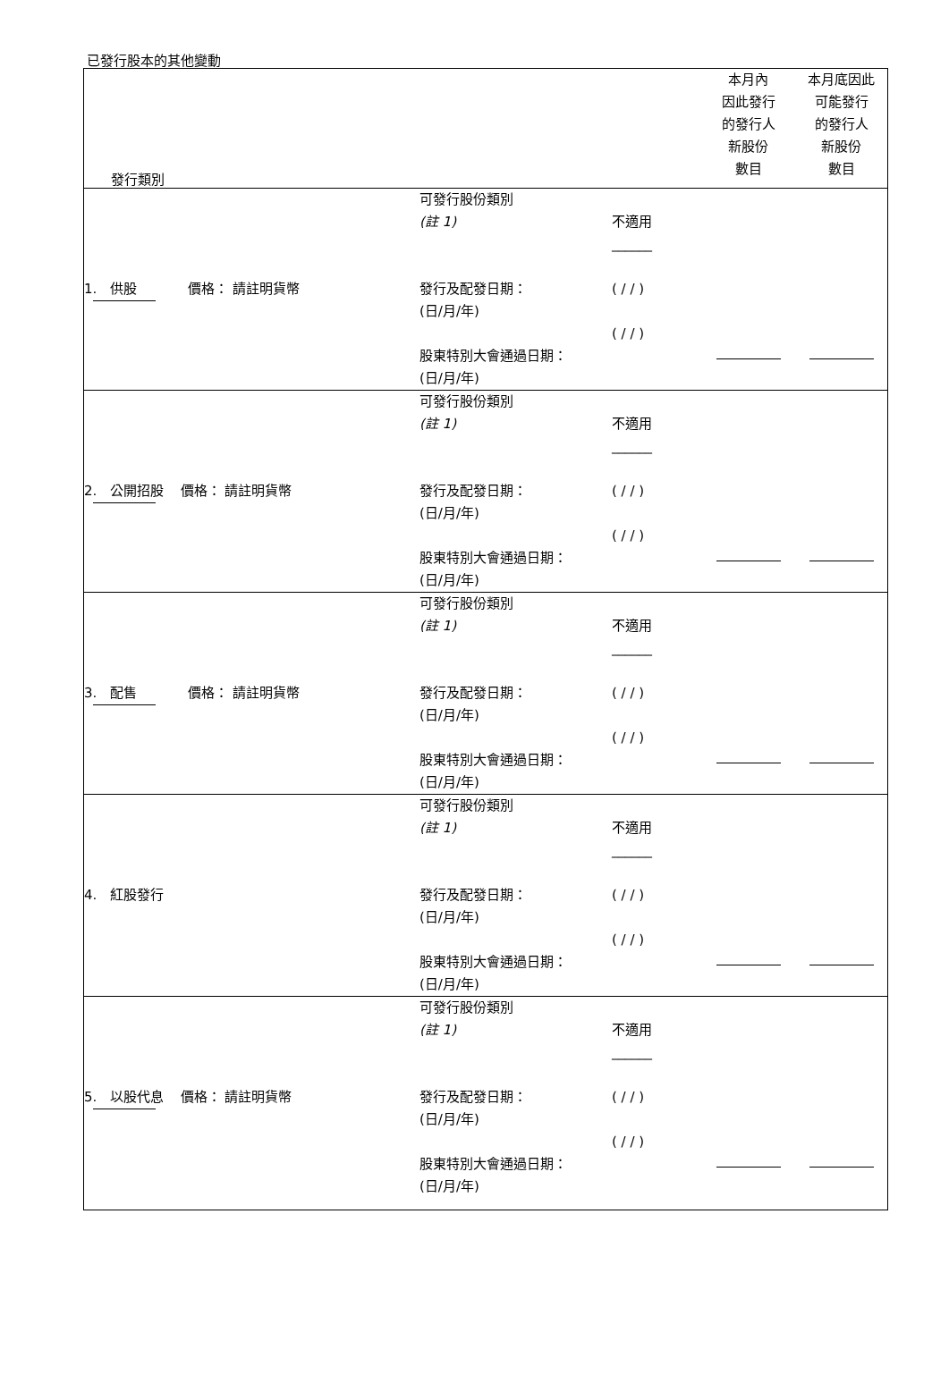已發行股本的其他變動
| 發行類別 | | | 本月內 因此發行 的發行人 新股份 數目 | 本月底因此 可能發行 的發行人 新股份 數目 |
| 1. 供股 價格： 請註明貨幣 | 可發行股份類別 (註 1) 發行及配發日期： (日/月/年) 股東特別大會通過日期： (日/月/年) | 不適用 ______ ( / / ) ( / / ) | | |
| 2. 公開招股 價格： 請註明貨幣 | 可發行股份類別 (註 1) 發行及配發日期： (日/月/年) 股東特別大會通過日期： (日/月/年) | 不適用 ______ ( / / ) ( / / ) | | |
| 3. 配售 價格： 請註明貨幣 | 可發行股份類別 (註 1) 發行及配發日期： (日/月/年) 股東特別大會通過日期： (日/月/年) | 不適用 ______ ( / / ) ( / / ) | | |
| 4. 紅股發行 | 可發行股份類別 (註 1) 發行及配發日期： (日/月/年) 股東特別大會通過日期： (日/月/年) | 不適用 ______ ( / / ) ( / / ) | | |
| 5. 以股代息 價格： 請註明貨幣 | 可發行股份類別 (註 1) 發行及配發日期： (日/月/年) 股東特別大會通過日期： (日/月/年) | 不適用 ______ ( / / ) ( / / ) | | |